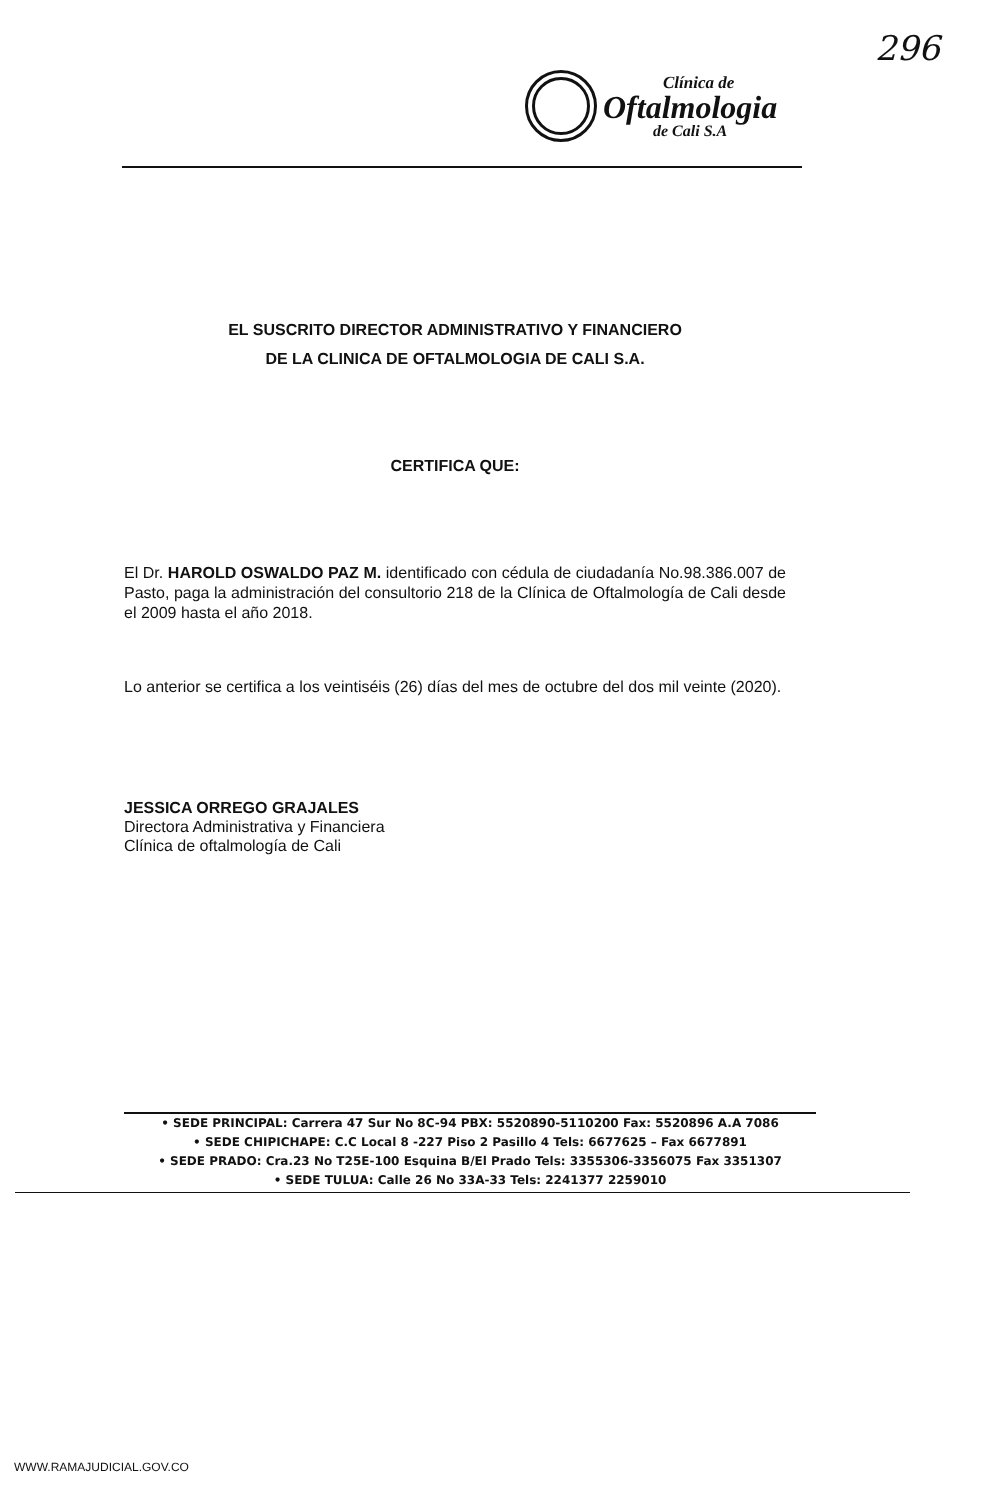296
Clínica de
Oftalmologia
de Cali S.A
EL SUSCRITO DIRECTOR ADMINISTRATIVO Y FINANCIERO
DE LA CLINICA DE OFTALMOLOGIA DE CALI S.A.
CERTIFICA QUE:
El Dr. HAROLD OSWALDO PAZ M. identificado con cédula de ciudadanía No.98.386.007 de Pasto, paga la administración del consultorio 218 de la Clínica de Oftalmología de Cali desde el 2009 hasta el año 2018.
Lo anterior se certifica a los veintiséis (26) días del mes de octubre del dos mil veinte (2020).
JESSICA ORREGO GRAJALES
Directora Administrativa y Financiera
Clínica de oftalmología de Cali
• SEDE PRINCIPAL: Carrera 47 Sur No 8C-94 PBX: 5520890-5110200 Fax: 5520896 A.A 7086
• SEDE CHIPICHAPE: C.C Local 8 -227 Piso 2 Pasillo 4 Tels: 6677625 – Fax 6677891
• SEDE PRADO: Cra.23 No T25E-100 Esquina B/El Prado Tels: 3355306-3356075 Fax 3351307
• SEDE TULUA: Calle 26 No 33A-33 Tels: 2241377 2259010
WWW.RAMAJUDICIAL.GOV.CO